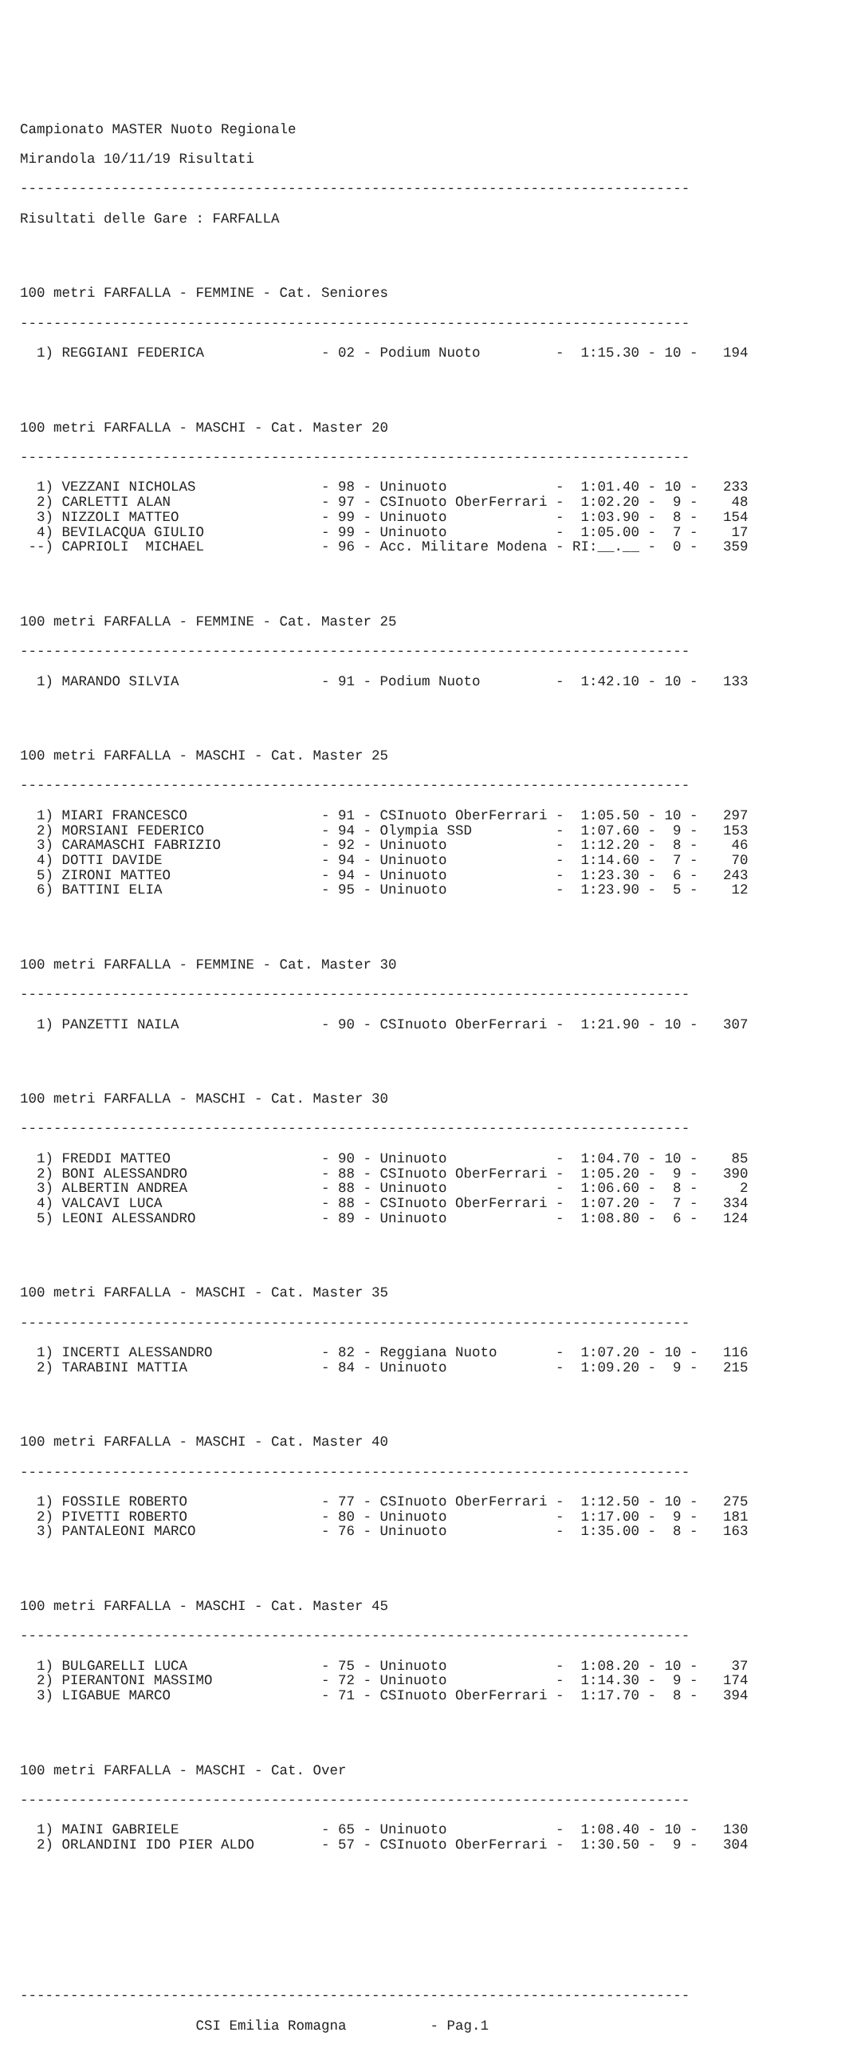Campionato MASTER Nuoto Regionale
Mirandola 10/11/19 Risultati
--------------------------------------------------------------------------------
Risultati delle Gare : FARFALLA
100 metri FARFALLA - FEMMINE - Cat. Seniores
--------------------------------------------------------------------------------
| 1) | REGGIANI FEDERICA | - 02 - | Podium Nuoto | - 1:15.30 - 10 - | 194 |
100 metri FARFALLA - MASCHI - Cat. Master 20
--------------------------------------------------------------------------------
| 1) | VEZZANI NICHOLAS | - 98 - | Uninuoto | - 1:01.40 - 10 - | 233 |
| 2) | CARLETTI ALAN | - 97 - | CSInuoto OberFerrari | - 1:02.20 - 9 - | 48 |
| 3) | NIZZOLI MATTEO | - 99 - | Uninuoto | - 1:03.90 - 8 - | 154 |
| 4) | BEVILACQUA GIULIO | - 99 - | Uninuoto | - 1:05.00 - 7 - | 17 |
| --) | CAPRIOLI MICHAEL | - 96 - | Acc. Militare Modena | - RI:__.__ - 0 - | 359 |
100 metri FARFALLA - FEMMINE - Cat. Master 25
--------------------------------------------------------------------------------
| 1) | MARANDO SILVIA | - 91 - | Podium Nuoto | - 1:42.10 - 10 - | 133 |
100 metri FARFALLA - MASCHI - Cat. Master 25
--------------------------------------------------------------------------------
| 1) | MIARI FRANCESCO | - 91 - | CSInuoto OberFerrari | - 1:05.50 - 10 - | 297 |
| 2) | MORSIANI FEDERICO | - 94 - | Olympia SSD | - 1:07.60 - 9 - | 153 |
| 3) | CARAMASCHI FABRIZIO | - 92 - | Uninuoto | - 1:12.20 - 8 - | 46 |
| 4) | DOTTI DAVIDE | - 94 - | Uninuoto | - 1:14.60 - 7 - | 70 |
| 5) | ZIRONI MATTEO | - 94 - | Uninuoto | - 1:23.30 - 6 - | 243 |
| 6) | BATTINI ELIA | - 95 - | Uninuoto | - 1:23.90 - 5 - | 12 |
100 metri FARFALLA - FEMMINE - Cat. Master 30
--------------------------------------------------------------------------------
| 1) | PANZETTI NAILA | - 90 - | CSInuoto OberFerrari | - 1:21.90 - 10 - | 307 |
100 metri FARFALLA - MASCHI - Cat. Master 30
--------------------------------------------------------------------------------
| 1) | FREDDI MATTEO | - 90 - | Uninuoto | - 1:04.70 - 10 - | 85 |
| 2) | BONI ALESSANDRO | - 88 - | CSInuoto OberFerrari | - 1:05.20 - 9 - | 390 |
| 3) | ALBERTIN ANDREA | - 88 - | Uninuoto | - 1:06.60 - 8 - | 2 |
| 4) | VALCAVI LUCA | - 88 - | CSInuoto OberFerrari | - 1:07.20 - 7 - | 334 |
| 5) | LEONI ALESSANDRO | - 89 - | Uninuoto | - 1:08.80 - 6 - | 124 |
100 metri FARFALLA - MASCHI - Cat. Master 35
--------------------------------------------------------------------------------
| 1) | INCERTI ALESSANDRO | - 82 - | Reggiana Nuoto | - 1:07.20 - 10 - | 116 |
| 2) | TARABINI MATTIA | - 84 - | Uninuoto | - 1:09.20 - 9 - | 215 |
100 metri FARFALLA - MASCHI - Cat. Master 40
--------------------------------------------------------------------------------
| 1) | FOSSILE ROBERTO | - 77 - | CSInuoto OberFerrari | - 1:12.50 - 10 - | 275 |
| 2) | PIVETTI ROBERTO | - 80 - | Uninuoto | - 1:17.00 - 9 - | 181 |
| 3) | PANTALEONI MARCO | - 76 - | Uninuoto | - 1:35.00 - 8 - | 163 |
100 metri FARFALLA - MASCHI - Cat. Master 45
--------------------------------------------------------------------------------
| 1) | BULGARELLI LUCA | - 75 - | Uninuoto | - 1:08.20 - 10 - | 37 |
| 2) | PIERANTONI MASSIMO | - 72 - | Uninuoto | - 1:14.30 - 9 - | 174 |
| 3) | LIGABUE MARCO | - 71 - | CSInuoto OberFerrari | - 1:17.70 - 8 - | 394 |
100 metri FARFALLA - MASCHI - Cat. Over
--------------------------------------------------------------------------------
| 1) | MAINI GABRIELE | - 65 - | Uninuoto | - 1:08.40 - 10 - | 130 |
| 2) | ORLANDINI IDO PIER ALDO | - 57 - | CSInuoto OberFerrari | - 1:30.50 - 9 - | 304 |
--------------------------------------------------------------------------------
CSI Emilia Romagna - Pag.1